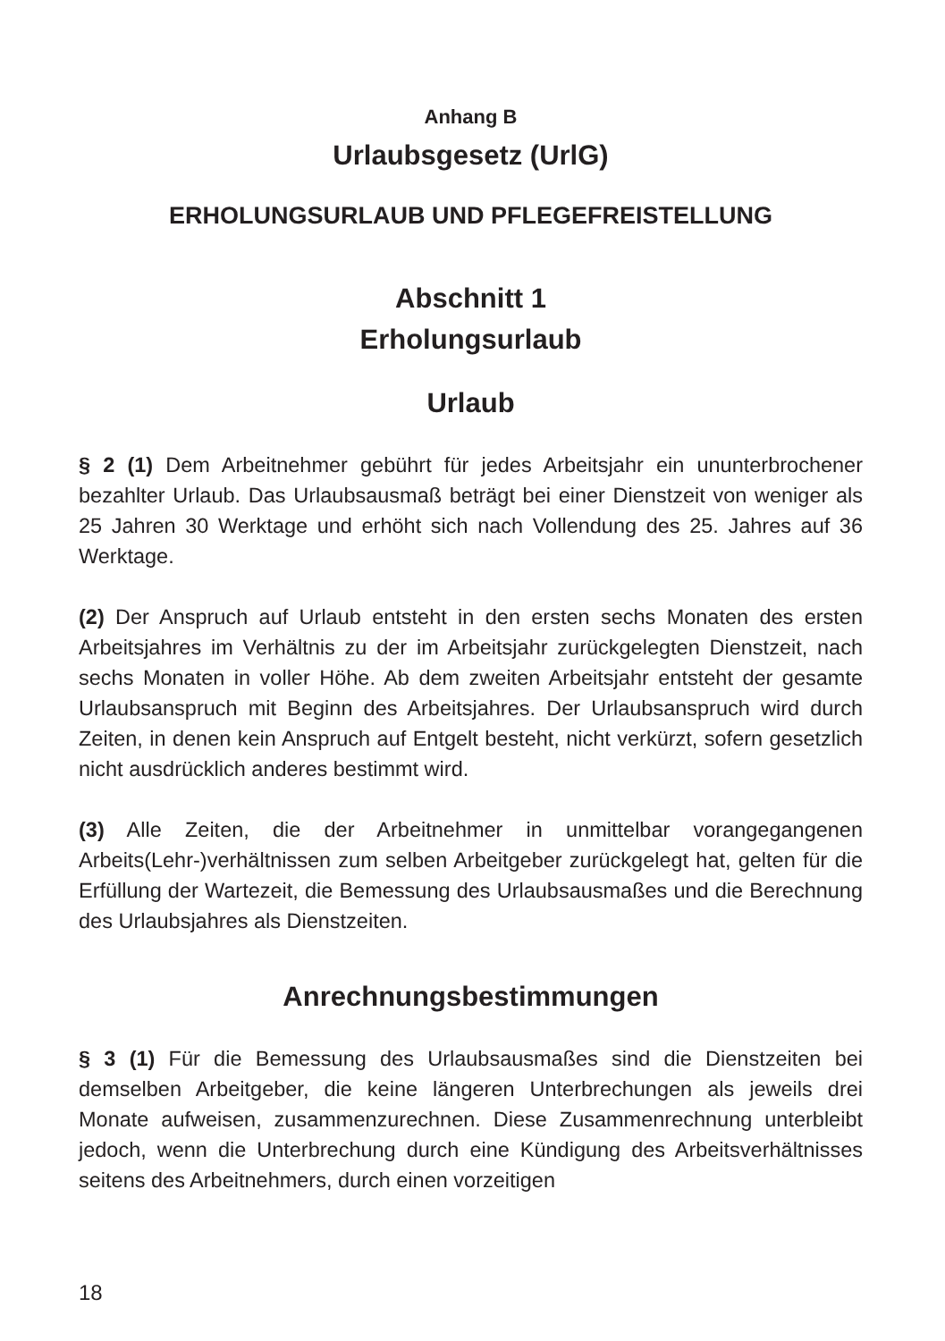Anhang B
Urlaubsgesetz (UrlG)
ERHOLUNGSURLAUB UND PFLEGEFREISTELLUNG
Abschnitt 1
Erholungsurlaub
Urlaub
§ 2 (1) Dem Arbeitnehmer gebührt für jedes Arbeitsjahr ein ununterbrochener bezahlter Urlaub. Das Urlaubsausmaß beträgt bei einer Dienstzeit von weniger als 25 Jahren 30 Werktage und erhöht sich nach Vollendung des 25. Jahres auf 36 Werktage.
(2) Der Anspruch auf Urlaub entsteht in den ersten sechs Monaten des ersten Arbeitsjahres im Verhältnis zu der im Arbeitsjahr zurückgelegten Dienstzeit, nach sechs Monaten in voller Höhe. Ab dem zweiten Arbeitsjahr entsteht der gesamte Urlaubsanspruch mit Beginn des Arbeitsjahres. Der Urlaubsanspruch wird durch Zeiten, in denen kein Anspruch auf Entgelt besteht, nicht verkürzt, sofern gesetzlich nicht ausdrücklich anderes bestimmt wird.
(3) Alle Zeiten, die der Arbeitnehmer in unmittelbar vorangegangenen Arbeits(Lehr-)verhältnissen zum selben Arbeitgeber zurückgelegt hat, gelten für die Erfüllung der Wartezeit, die Bemessung des Urlaubsausmaßes und die Berechnung des Urlaubsjahres als Dienstzeiten.
Anrechnungsbestimmungen
§ 3 (1) Für die Bemessung des Urlaubsausmaßes sind die Dienstzeiten bei demselben Arbeitgeber, die keine längeren Unterbrechungen als jeweils drei Monate aufweisen, zusammenzurechnen. Diese Zusammenrechnung unterbleibt jedoch, wenn die Unterbrechung durch eine Kündigung des Arbeitsverhältnisses seitens des Arbeitnehmers, durch einen vorzeitigen
18